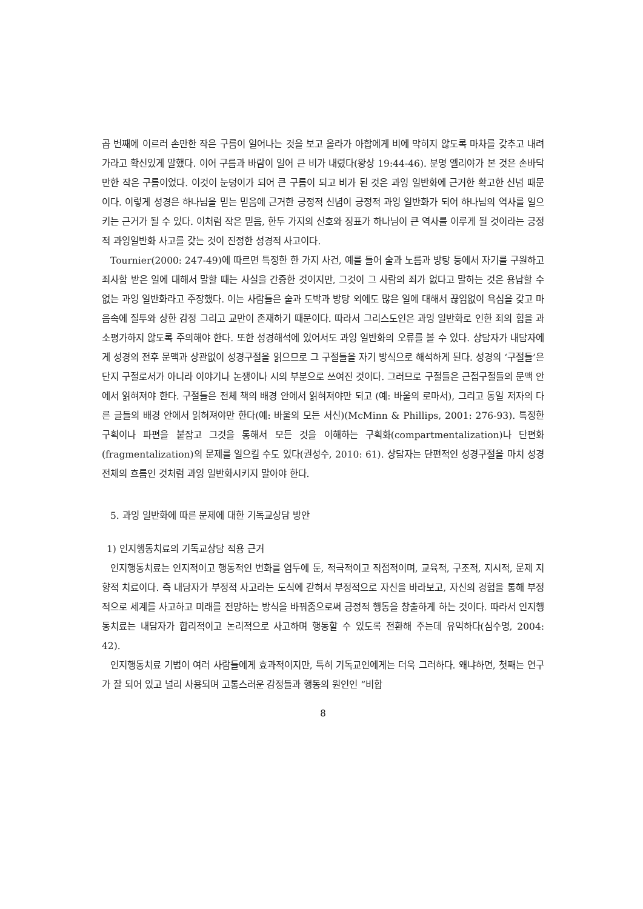곱 번째에 이르러 손만한 작은 구름이 일어나는 것을 보고 올라가 아합에게 비에 막히지 않도록 마차를 갖추고 내려가라고 확신있게 말했다. 이어 구름과 바람이 일어 큰 비가 내렸다(왕상 19:44-46). 분명 엘리야가 본 것은 손바닥만한 작은 구름이었다. 이것이 눈덩이가 되어 큰 구름이 되고 비가 된 것은 과잉 일반화에 근거한 확고한 신념 때문이다. 이렇게 성경은 하나님을 믿는 믿음에 근거한 긍정적 신념이 긍정적 과잉 일반화가 되어 하나님의 역사를 일으키는 근거가 될 수 있다. 이처럼 작은 믿음, 한두 가지의 신호와 징표가 하나님이 큰 역사를 이루게 될 것이라는 긍정적 과잉일반화 사고를 갖는 것이 진정한 성경적 사고이다.
Tournier(2000: 247-49)에 따르면 특정한 한 가지 사건, 예를 들어 술과 노름과 방탕 등에서 자기를 구원하고 죄사함 받은 일에 대해서 말할 때는 사실을 간증한 것이지만, 그것이 그 사람의 죄가 없다고 말하는 것은 용납할 수 없는 과잉 일반화라고 주장했다. 이는 사람들은 술과 도박과 방탕 외에도 많은 일에 대해서 끊임없이 욕심을 갖고 마음속에 질투와 상한 감정 그리고 교만이 존재하기 때문이다. 따라서 그리스도인은 과잉 일반화로 인한 죄의 힘을 과소평가하지 않도록 주의해야 한다. 또한 성경해석에 있어서도 과잉 일반화의 오류를 볼 수 있다. 상담자가 내담자에게 성경의 전후 문맥과 상관없이 성경구절을 읽으므로 그 구절들을 자기 방식으로 해석하게 된다. 성경의 ‘구절들’은 단지 구절로서가 아니라 이야기나 논쟁이나 시의 부분으로 쓰여진 것이다. 그러므로 구절들은 근접구절들의 문맥 안에서 읽혀져야 한다. 구절들은 전체 책의 배경 안에서 읽혀져야만 되고 (예: 바울의 로마서), 그리고 동일 저자의 다른 글들의 배경 안에서 읽혀져야만 한다(예: 바울의 모든 서신)(McMinn & Phillips, 2001: 276-93). 특정한 구획이나 파편을 붙잡고 그것을 통해서 모든 것을 이해하는 구획화(compartmentalization)나 단편화(fragmentalization)의 문제를 일으킬 수도 있다(권성수, 2010: 61). 상담자는 단편적인 성경구절을 마치 성경 전체의 흐름인 것처럼 과잉 일반화시키지 말아야 한다.
5. 과잉 일반화에 따른 문제에 대한 기독교상담 방안
1) 인지행동치료의 기독교상담 적용 근거
인지행동치료는 인지적이고 행동적인 변화를 염두에 둔, 적극적이고 직접적이며, 교육적, 구조적, 지시적, 문제 지향적 치료이다. 즉 내담자가 부정적 사고라는 도식에 갇혀서 부정적으로 자신을 바라보고, 자신의 경험을 통해 부정적으로 세계를 사고하고 미래를 전망하는 방식을 바꿔줌으로써 긍정적 행동을 창출하게 하는 것이다. 따라서 인지행동치료는 내담자가 합리적이고 논리적으로 사고하며 행동할 수 있도록 전환해 주는데 유익하다(심수명, 2004: 42).
인지행동치료 기법이 여러 사람들에게 효과적이지만, 특히 기독교인에게는 더욱 그러하다. 왜냐하면, 첫째는 연구가 잘 되어 있고 널리 사용되며 고통스러운 감정들과 행동의 원인인 “비합
8